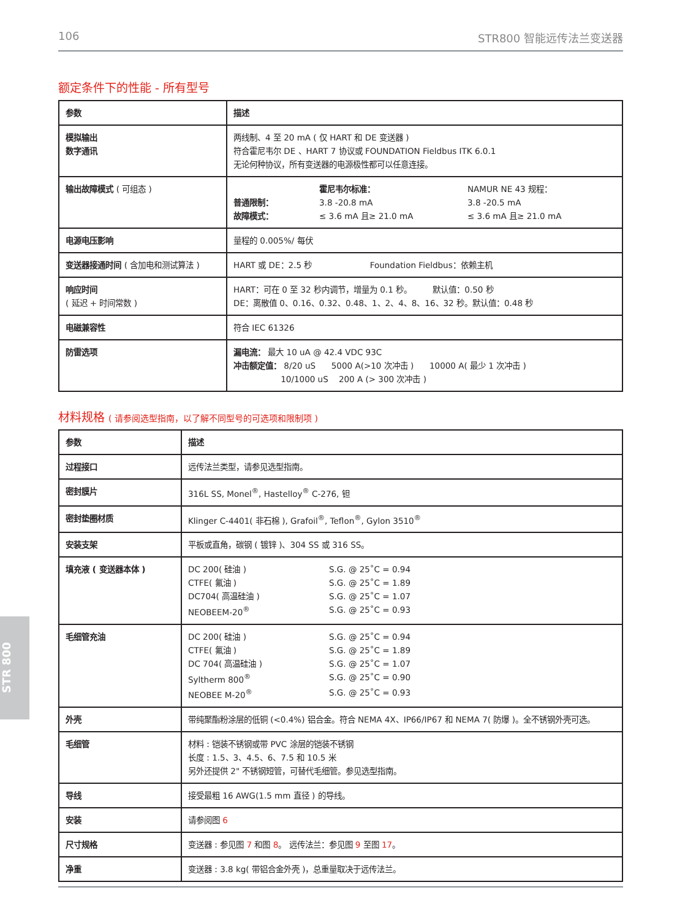106 STR800 智能远传法兰变送器
额定条件下的性能 - 所有型号
| 参数 | 描述 |
| --- | --- |
| 模拟输出 数字通讯 | 两线制、4 至 20 mA ( 仅 HART 和 DE 变送器 ) 符合霍尼韦尔 DE 、HART 7 协议或 FOUNDATION Fieldbus ITK 6.0.1 无论何种协议，所有变送器的电源极性都可以任意连接。 |
| 输出故障模式 ( 可组态 ) | 霍尼韦尔标准： NAMUR NE 43 规程： 普通限制： 3.8 -20.8 mA 3.8 -20.5 mA 故障模式： ≤ 3.6 mA 且≥ 21.0 mA ≤ 3.6 mA 且≥ 21.0 mA |
| 电源电压影响 | 量程的 0.005%/ 每伏 |
| 变送器接通时间 ( 含加电和测试算法 ) | HART 或 DE：2.5 秒 Foundation Fieldbus：依赖主机 |
| 响应时间 ( 延迟 + 时间常数 ) | HART：可在 0 至 32 秒内调节，增量为 0.1 秒。 默认值：0.50 秒 DE：离散值 0、0.16、0.32、0.48、1、2、4、8、16、32 秒。默认值：0.48 秒 |
| 电磁兼容性 | 符合 IEC 61326 |
| 防雷选项 | 漏电流： 最大 10 uA @ 42.4 VDC 93C 冲击额定值： 8/20 uS 5000 A(>10 次冲击 ) 10000 A( 最少 1 次冲击 ) 10/1000 uS 200 A (> 300 次冲击 ) |
材料规格 ( 请参阅选型指南，以了解不同型号的可选项和限制项 )
| 参数 | 描述 |
| --- | --- |
| 过程接口 | 远传法兰类型，请参见选型指南。 |
| 密封膜片 | 316L SS, Monel<sup>®</sup>, Hastelloy<sup>®</sup> C-276, 钽 |
| 密封垫圈材质 | Klinger C-4401( 非石棉 ), Grafoil<sup>®</sup>, Teflon<sup>®</sup>, Gylon 3510<sup>®</sup> |
| 安装支架 | 平板或直角，碳钢 ( 镀锌 )、304 SS 或 316 SS。 |
| 填充液 ( 变送器本体 ) | DC 200( 硅油 ) S.G. @ 25˚C = 0.94 CTFE( 氟油 ) S.G. @ 25˚C = 1.89 DC704( 高温硅油 ) S.G. @ 25˚C = 1.07 NEOBEEM-20<sup>®</sup> S.G. @ 25˚C = 0.93 |
| 毛细管充油 | DC 200( 硅油 ) S.G. @ 25˚C = 0.94 CTFE( 氟油 ) S.G. @ 25˚C = 1.89 DC 704( 高温硅油 ) S.G. @ 25˚C = 1.07 Syltherm 800<sup>®</sup> S.G. @ 25˚C = 0.90 NEOBEE M-20<sup>®</sup> S.G. @ 25˚C = 0.93 |
| 外壳 | 带纯聚酯粉涂层的低铜 (<0.4%) 铝合金。符合 NEMA 4X、IP66/IP67 和 NEMA 7( 防爆 )。全不锈钢外壳可选。 |
| 毛细管 | 材料 : 铠装不锈钢或带 PVC 涂层的铠装不锈钢 长度 : 1.5、3、4.5、6、7.5 和 10.5 米 另外还提供 2" 不锈钢短管，可替代毛细管。参见选型指南。 |
| 导线 | 接受最粗 16 AWG(1.5 mm 直径 ) 的导线。 |
| 安装 | 请参阅图 6 |
| 尺寸规格 | 变送器 : 参见图 7 和图 8 。 远传法兰：参见图 9 至图 17 。 |
| 净重 | 变送器 : 3.8 kg( 带铝合金外壳 )，总重量取决于远传法兰。 |
STR 800